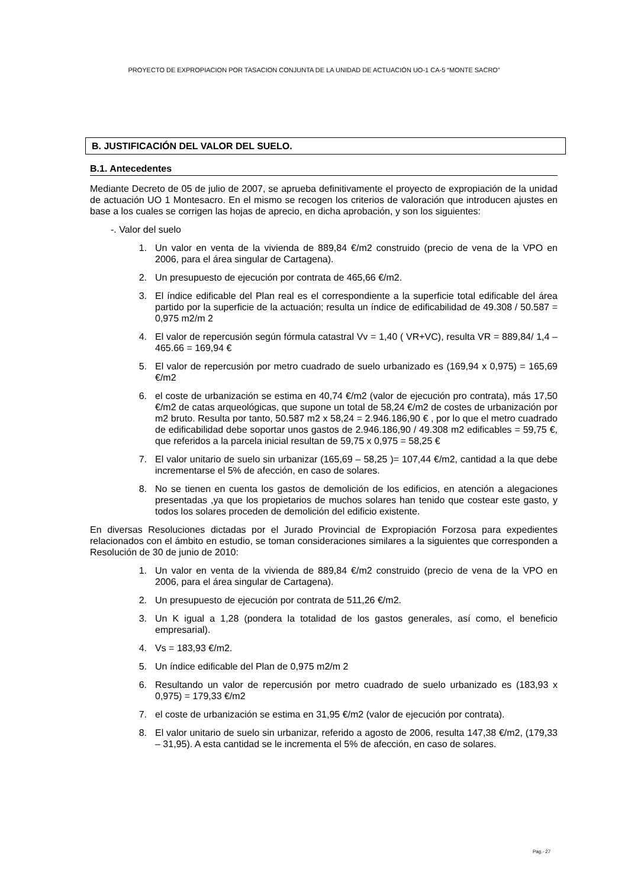PROYECTO DE EXPROPIACION POR TASACION CONJUNTA DE LA UNIDAD DE ACTUACIÓN UO-1 CA-5 “MONTE SACRO”
B. JUSTIFICACIÓN DEL VALOR DEL SUELO.
B.1. Antecedentes
Mediante Decreto de 05 de julio de 2007, se aprueba definitivamente el proyecto de expropiación de la unidad de actuación UO 1 Montesacro. En el mismo se recogen los criterios de valoración que introducen ajustes en base a los cuales se corrigen las hojas de aprecio, en dicha aprobación, y son los siguientes:
-. Valor del suelo
1. Un valor en venta de la vivienda de 889,84 €/m2 construido (precio de vena de la VPO en 2006, para el área singular de Cartagena).
2. Un presupuesto de ejecución por contrata de 465,66 €/m2.
3. El índice edificable del Plan real es el correspondiente a la superficie total edificable del área partido por la superficie de la actuación; resulta un índice de edificabilidad de 49.308 / 50.587 = 0,975 m2/m 2
4. El valor de repercusión según fórmula catastral Vv = 1,40 ( VR+VC), resulta VR = 889,84/ 1,4 – 465.66 = 169,94 €
5. El valor de repercusión por metro cuadrado de suelo urbanizado es (169,94 x 0,975) = 165,69 €/m2
6. el coste de urbanización se estima en 40,74 €/m2 (valor de ejecución pro contrata), más 17,50 €/m2 de catas arqueológicas, que supone un total de 58,24 €/m2 de costes de urbanización por m2 bruto. Resulta por tanto, 50.587 m2 x 58,24 = 2.946.186,90 € , por lo que el metro cuadrado de edificabilidad debe soportar unos gastos de 2.946.186,90 / 49.308 m2 edificables = 59,75 €, que referidos a la parcela inicial resultan de 59,75 x 0,975 = 58,25 €
7. El valor unitario de suelo sin urbanizar (165,69 – 58,25 )= 107,44 €/m2, cantidad a la que debe incrementarse el 5% de afección, en caso de solares.
8. No se tienen en cuenta los gastos de demolición de los edificios, en atención a alegaciones presentadas ,ya que los propietarios de muchos solares han tenido que costear este gasto, y todos los solares proceden de demolición del edificio existente.
En diversas Resoluciones dictadas por el Jurado Provincial de Expropiación Forzosa para expedientes relacionados con el ámbito en estudio, se toman consideraciones similares a la siguientes que corresponden a Resolución de 30 de junio de 2010:
1. Un valor en venta de la vivienda de 889,84 €/m2 construido (precio de vena de la VPO en 2006, para el área singular de Cartagena).
2. Un presupuesto de ejecución por contrata de 511,26 €/m2.
3. Un K igual a 1,28 (pondera la totalidad de los gastos generales, así como, el beneficio empresarial).
4. Vs = 183,93 €/m2.
5. Un índice edificable del Plan de 0,975 m2/m 2
6. Resultando un valor de repercusión por metro cuadrado de suelo urbanizado es (183,93 x 0,975) = 179,33 €/m2
7. el coste de urbanización se estima en 31,95 €/m2 (valor de ejecución por contrata).
8. El valor unitario de suelo sin urbanizar, referido a agosto de 2006, resulta 147,38 €/m2, (179,33 – 31,95). A esta cantidad se le incrementa el 5% de afección, en caso de solares.
Pag.- 27